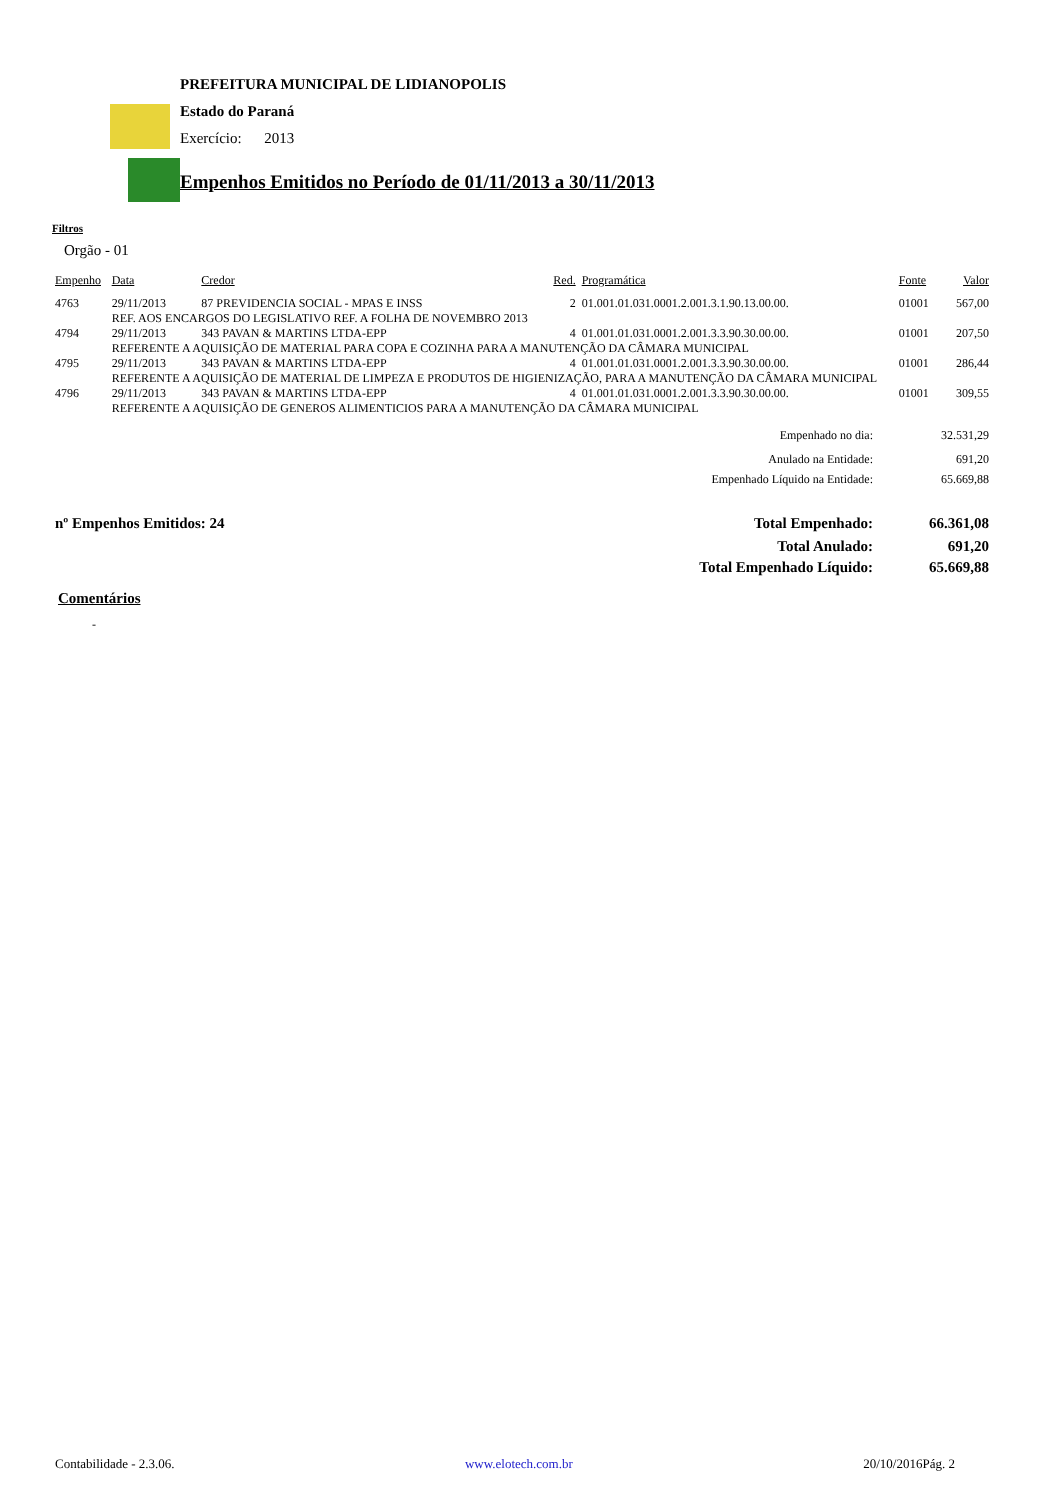PREFEITURA MUNICIPAL DE LIDIANOPOLIS
Estado do Paraná
Exercício: 2013
Empenhos Emitidos no Período de 01/11/2013 a 30/11/2013
Filtros
Orgão - 01
| Empenho | Data | Credor | Red. | Programática | Fonte | Valor |
| --- | --- | --- | --- | --- | --- | --- |
| 4763 | 29/11/2013 | 87 PREVIDENCIA SOCIAL - MPAS E INSS | 2 | 01.001.01.031.0001.2.001.3.1.90.13.00.00. | 01001 | 567,00 |
| | REF. AOS ENCARGOS DO LEGISLATIVO REF. A FOLHA DE NOVEMBRO 2013 | | | | | |
| 4794 | 29/11/2013 | 343 PAVAN & MARTINS LTDA-EPP | 4 | 01.001.01.031.0001.2.001.3.3.90.30.00.00. | 01001 | 207,50 |
| | REFERENTE A AQUISIÇÃO DE MATERIAL PARA COPA E COZINHA PARA A MANUTENÇÃO DA CÂMARA MUNICIPAL | | | | | |
| 4795 | 29/11/2013 | 343 PAVAN & MARTINS LTDA-EPP | 4 | 01.001.01.031.0001.2.001.3.3.90.30.00.00. | 01001 | 286,44 |
| | REFERENTE A AQUISIÇÃO DE MATERIAL DE LIMPEZA E PRODUTOS DE HIGIENIZAÇÃO, PARA A MANUTENÇÃO DA CÂMARA MUNICIPAL | | | | | |
| 4796 | 29/11/2013 | 343 PAVAN & MARTINS LTDA-EPP | 4 | 01.001.01.031.0001.2.001.3.3.90.30.00.00. | 01001 | 309,55 |
| | REFERENTE A AQUISIÇÃO DE GENEROS ALIMENTICIOS PARA A MANUTENÇÃO DA CÂMARA MUNICIPAL | | | | | |
| Empenhado no dia: | 32.531,29 |
| Anulado na Entidade: | 691,20 |
| Empenhado Líquido na Entidade: | 65.669,88 |
| nº Empenhos Emitidos: 24 | Total Empenhado: | 66.361,08 |
| | Total Anulado: | 691,20 |
| | Total Empenhado Líquido: | 65.669,88 |
Comentários
-
Contabilidade - 2.3.06. www.elotech.com.br 20/10/2016Pág. 2